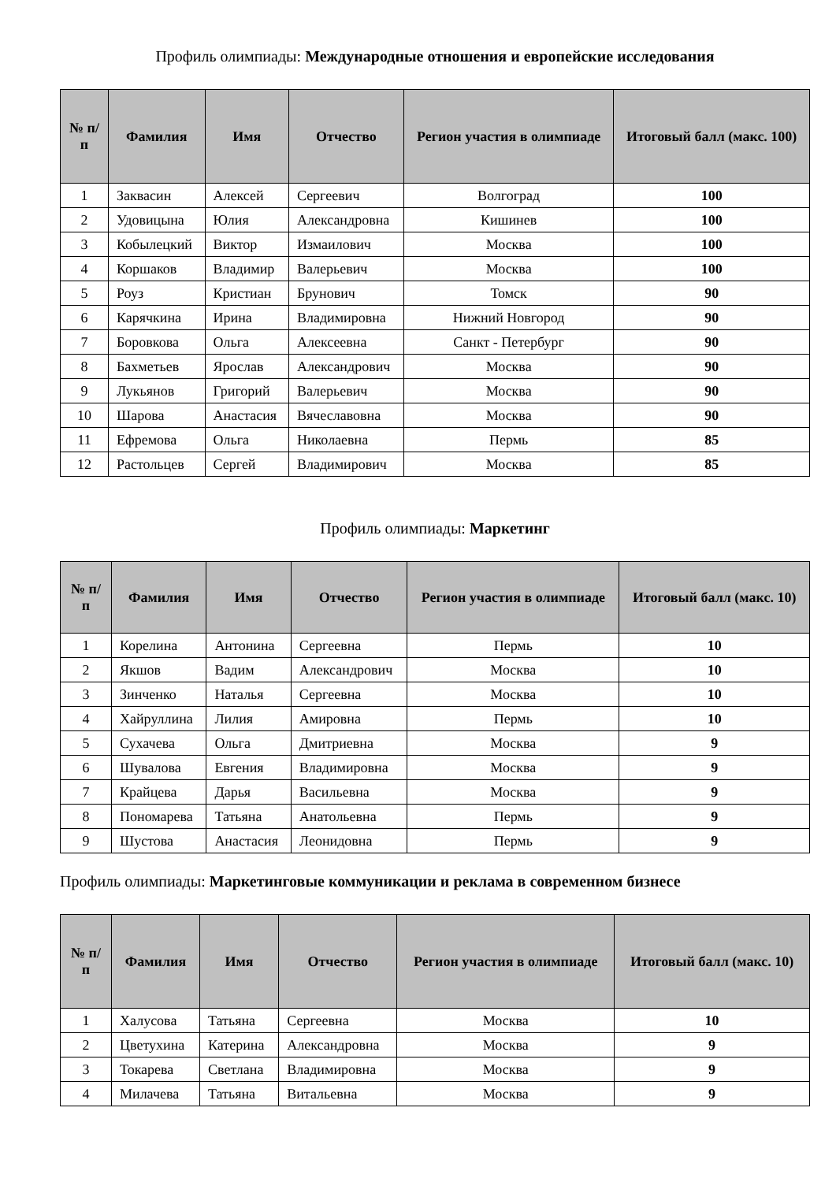Профиль олимпиады: Международные отношения и европейские исследования
| № п/п | Фамилия | Имя | Отчество | Регион участия в олимпиаде | Итоговый балл (макс. 100) |
| --- | --- | --- | --- | --- | --- |
| 1 | Заквасин | Алексей | Сергеевич | Волгоград | 100 |
| 2 | Удовицына | Юлия | Александровна | Кишинев | 100 |
| 3 | Кобылецкий | Виктор | Измаилович | Москва | 100 |
| 4 | Коршаков | Владимир | Валерьевич | Москва | 100 |
| 5 | Роуз | Кристиан | Брунович | Томск | 90 |
| 6 | Карячкина | Ирина | Владимировна | Нижний Новгород | 90 |
| 7 | Боровкова | Ольга | Алексеевна | Санкт - Петербург | 90 |
| 8 | Бахметьев | Ярослав | Александрович | Москва | 90 |
| 9 | Лукьянов | Григорий | Валерьевич | Москва | 90 |
| 10 | Шарова | Анастасия | Вячеславовна | Москва | 90 |
| 11 | Ефремова | Ольга | Николаевна | Пермь | 85 |
| 12 | Растольцев | Сергей | Владимирович | Москва | 85 |
Профиль олимпиады: Маркетинг
| № п/п | Фамилия | Имя | Отчество | Регион участия в олимпиаде | Итоговый балл (макс. 10) |
| --- | --- | --- | --- | --- | --- |
| 1 | Корелина | Антонина | Сергеевна | Пермь | 10 |
| 2 | Якшов | Вадим | Александрович | Москва | 10 |
| 3 | Зинченко | Наталья | Сергеевна | Москва | 10 |
| 4 | Хайруллина | Лилия | Амировна | Пермь | 10 |
| 5 | Сухачева | Ольга | Дмитриевна | Москва | 9 |
| 6 | Шувалова | Евгения | Владимировна | Москва | 9 |
| 7 | Крайцева | Дарья | Васильевна | Москва | 9 |
| 8 | Пономарева | Татьяна | Анатольевна | Пермь | 9 |
| 9 | Шустова | Анастасия | Леонидовна | Пермь | 9 |
Профиль олимпиады: Маркетинговые коммуникации и реклама в современном бизнесе
| № п/п | Фамилия | Имя | Отчество | Регион участия в олимпиаде | Итоговый балл (макс. 10) |
| --- | --- | --- | --- | --- | --- |
| 1 | Халусова | Татьяна | Сергеевна | Москва | 10 |
| 2 | Цветухина | Катерина | Александровна | Москва | 9 |
| 3 | Токарева | Светлана | Владимировна | Москва | 9 |
| 4 | Милачева | Татьяна | Витальевна | Москва | 9 |